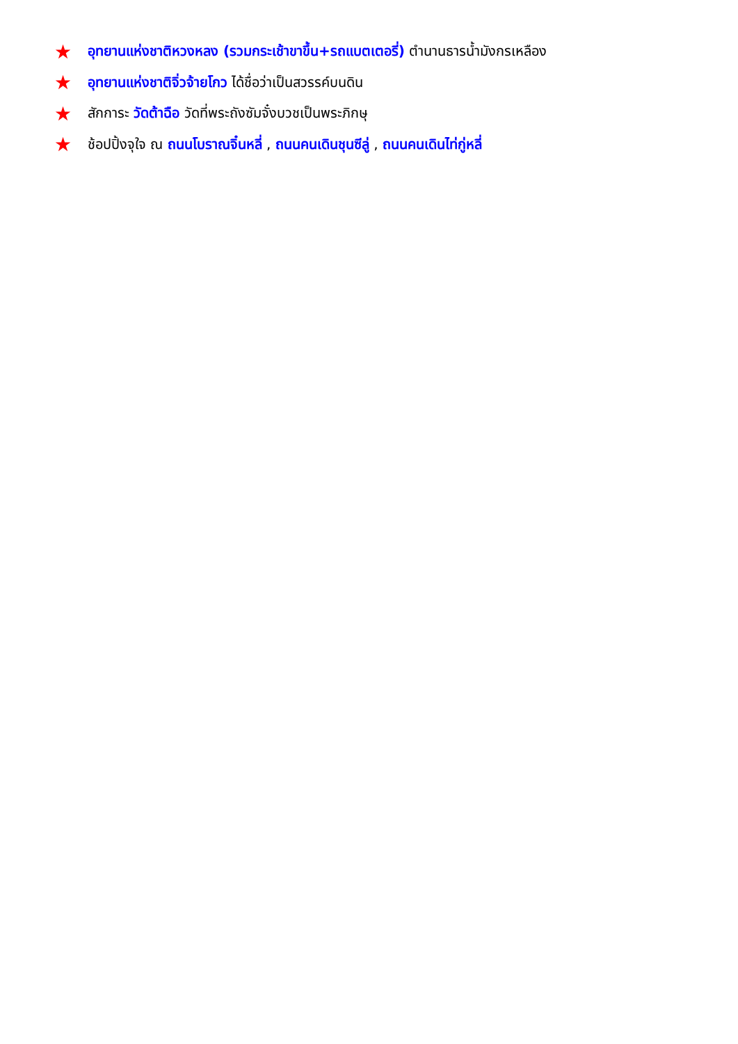★ อุทยานแห่งชาติหวงหลง (รวมกระเช้าขาขึ้น+รถแบตเตอรี่) ตำนานธารน้ำมังกรเหลือง
★ อุทยานแห่งชาติจิ่วจ้ายโกว ได้ชื่อว่าเป็นสวรรค์บนดิน
★ สักการะ วัดต้าฉือ วัดที่พระถังซัมจั๋งบวชเป็นพระภิกษุ
★ ช้อปปิ้งจุใจ ณ ถนนโบราณจิ๋นหลี่ , ถนนคนเดินชุนซีลู่ , ถนนคนเดินไท่กู่หลี่